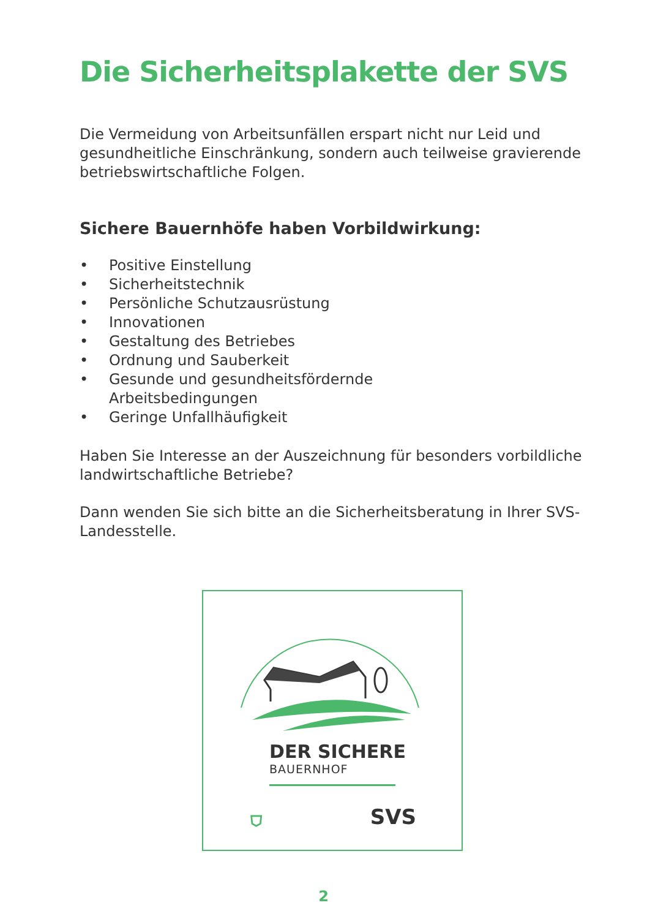Die Sicherheitsplakette der SVS
Die Vermeidung von Arbeitsunfällen erspart nicht nur Leid und gesundheitliche Einschränkung, sondern auch teilweise gravierende betriebswirtschaftliche Folgen.
Sichere Bauernhöfe haben Vorbildwirkung:
• Positive Einstellung
• Sicherheitstechnik
• Persönliche Schutzausrüstung
• Innovationen
• Gestaltung des Betriebes
• Ordnung und Sauberkeit
• Gesunde und gesundheitsfördernde
Arbeitsbedingungen
• Geringe Unfallhäufigkeit
Haben Sie Interesse an der Auszeichnung für besonders vorbildliche landwirtschaftliche Betriebe?
Dann wenden Sie sich bitte an die Sicherheitsberatung in Ihrer SVS-Landesstelle.
DER SICHERE
BAUERNHOF
⛉ SVS
2